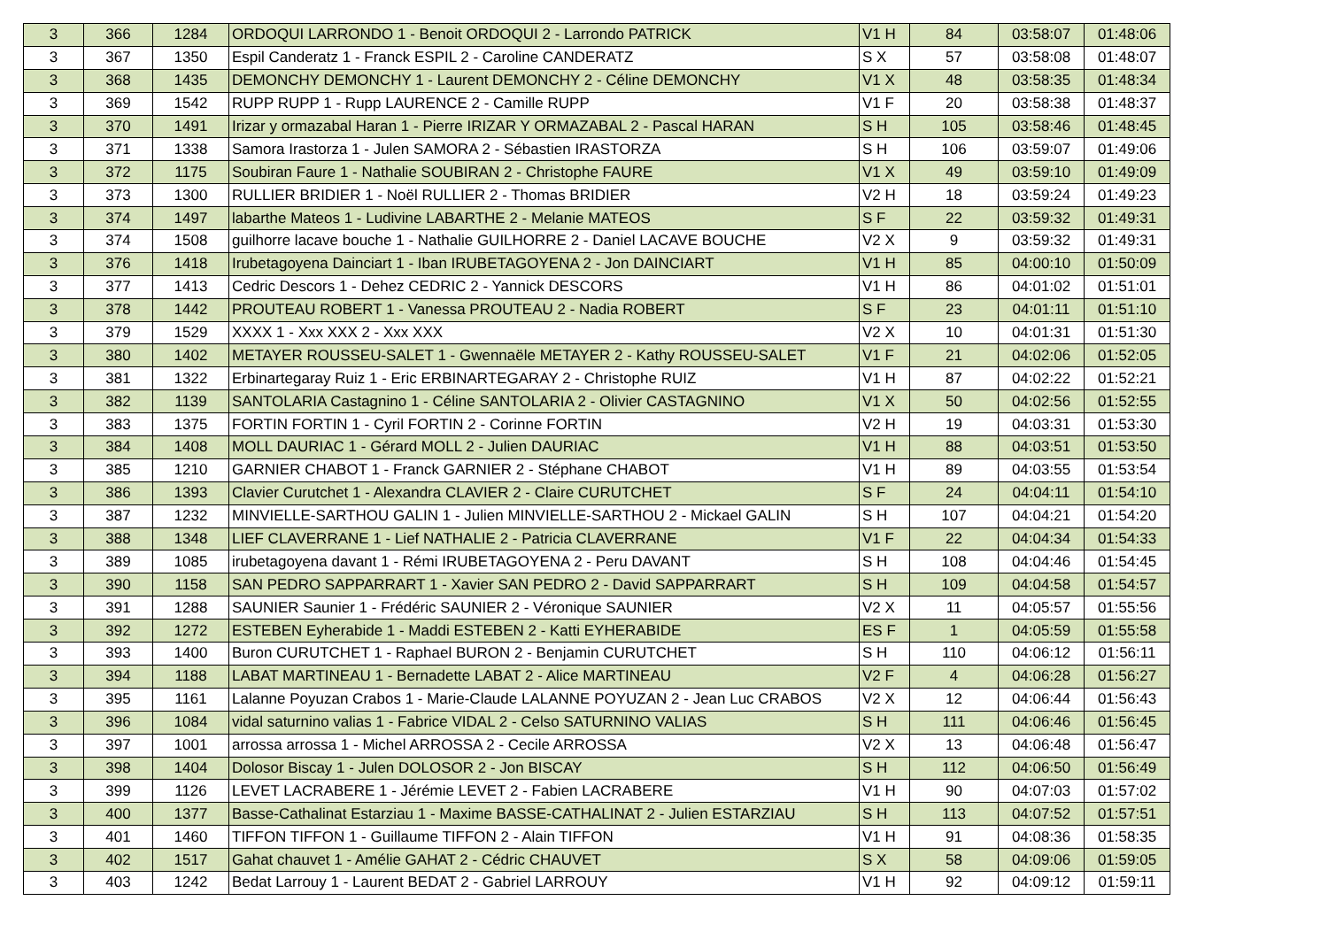| 3 | 366 | 1284 | ORDOQUI LARRONDO 1 - Benoit ORDOQUI 2 - Larrondo PATRICK | V1 H | 84 | 03:58:07 | 01:48:06 |
| 3 | 367 | 1350 | Espil Canderatz 1 - Franck ESPIL 2 - Caroline CANDERATZ | S X | 57 | 03:58:08 | 01:48:07 |
| 3 | 368 | 1435 | DEMONCHY DEMONCHY 1 - Laurent DEMONCHY 2 - Céline DEMONCHY | V1 X | 48 | 03:58:35 | 01:48:34 |
| 3 | 369 | 1542 | RUPP RUPP 1 - Rupp LAURENCE 2 - Camille RUPP | V1 F | 20 | 03:58:38 | 01:48:37 |
| 3 | 370 | 1491 | Irizar y ormazabal Haran 1 - Pierre IRIZAR Y ORMAZABAL 2 - Pascal HARAN | S H | 105 | 03:58:46 | 01:48:45 |
| 3 | 371 | 1338 | Samora Irastorza 1 - Julen SAMORA 2 - Sébastien IRASTORZA | S H | 106 | 03:59:07 | 01:49:06 |
| 3 | 372 | 1175 | Soubiran Faure 1 - Nathalie SOUBIRAN 2 - Christophe FAURE | V1 X | 49 | 03:59:10 | 01:49:09 |
| 3 | 373 | 1300 | RULLIER BRIDIER 1 - Noël RULLIER 2 - Thomas BRIDIER | V2 H | 18 | 03:59:24 | 01:49:23 |
| 3 | 374 | 1497 | labarthe Mateos 1 - Ludivine LABARTHE 2 - Melanie MATEOS | S F | 22 | 03:59:32 | 01:49:31 |
| 3 | 374 | 1508 | guilhorre lacave bouche 1 - Nathalie GUILHORRE 2 - Daniel LACAVE BOUCHE | V2 X | 9 | 03:59:32 | 01:49:31 |
| 3 | 376 | 1418 | Irubetagoyena Dainciart 1 - Iban IRUBETAGOYENA 2 - Jon DAINCIART | V1 H | 85 | 04:00:10 | 01:50:09 |
| 3 | 377 | 1413 | Cedric Descors 1 - Dehez CEDRIC 2 - Yannick DESCORS | V1 H | 86 | 04:01:02 | 01:51:01 |
| 3 | 378 | 1442 | PROUTEAU ROBERT 1 - Vanessa PROUTEAU 2 - Nadia ROBERT | S F | 23 | 04:01:11 | 01:51:10 |
| 3 | 379 | 1529 | XXXX 1 - Xxx XXX 2 - Xxx XXX | V2 X | 10 | 04:01:31 | 01:51:30 |
| 3 | 380 | 1402 | METAYER ROUSSEU-SALET 1 - Gwennaële METAYER 2 - Kathy ROUSSEU-SALET | V1 F | 21 | 04:02:06 | 01:52:05 |
| 3 | 381 | 1322 | Erbinartegaray Ruiz 1 - Eric ERBINARTEGARAY 2 - Christophe RUIZ | V1 H | 87 | 04:02:22 | 01:52:21 |
| 3 | 382 | 1139 | SANTOLARIA Castagnino 1 - Céline SANTOLARIA 2 - Olivier CASTAGNINO | V1 X | 50 | 04:02:56 | 01:52:55 |
| 3 | 383 | 1375 | FORTIN FORTIN 1 - Cyril FORTIN 2 - Corinne FORTIN | V2 H | 19 | 04:03:31 | 01:53:30 |
| 3 | 384 | 1408 | MOLL DAURIAC 1 - Gérard MOLL 2 - Julien DAURIAC | V1 H | 88 | 04:03:51 | 01:53:50 |
| 3 | 385 | 1210 | GARNIER CHABOT 1 - Franck GARNIER 2 - Stéphane CHABOT | V1 H | 89 | 04:03:55 | 01:53:54 |
| 3 | 386 | 1393 | Clavier Curutchet 1 - Alexandra CLAVIER 2 - Claire CURUTCHET | S F | 24 | 04:04:11 | 01:54:10 |
| 3 | 387 | 1232 | MINVIELLE-SARTHOU GALIN 1 - Julien MINVIELLE-SARTHOU 2 - Mickael GALIN | S H | 107 | 04:04:21 | 01:54:20 |
| 3 | 388 | 1348 | LIEF CLAVERRANE 1 - Lief NATHALIE 2 - Patricia CLAVERRANE | V1 F | 22 | 04:04:34 | 01:54:33 |
| 3 | 389 | 1085 | irubetagoyena davant 1 - Rémi IRUBETAGOYENA 2 - Peru DAVANT | S H | 108 | 04:04:46 | 01:54:45 |
| 3 | 390 | 1158 | SAN PEDRO SAPPARRART 1 - Xavier SAN PEDRO 2 - David SAPPARRART | S H | 109 | 04:04:58 | 01:54:57 |
| 3 | 391 | 1288 | SAUNIER Saunier 1 - Frédéric SAUNIER 2 - Véronique SAUNIER | V2 X | 11 | 04:05:57 | 01:55:56 |
| 3 | 392 | 1272 | ESTEBEN Eyherabide 1 - Maddi ESTEBEN 2 - Katti EYHERABIDE | ES F | 1 | 04:05:59 | 01:55:58 |
| 3 | 393 | 1400 | Buron CURUTCHET 1 - Raphael BURON 2 - Benjamin CURUTCHET | S H | 110 | 04:06:12 | 01:56:11 |
| 3 | 394 | 1188 | LABAT MARTINEAU 1 - Bernadette LABAT 2 - Alice MARTINEAU | V2 F | 4 | 04:06:28 | 01:56:27 |
| 3 | 395 | 1161 | Lalanne Poyuzan Crabos 1 - Marie-Claude LALANNE POYUZAN 2 - Jean Luc CRABOS | V2 X | 12 | 04:06:44 | 01:56:43 |
| 3 | 396 | 1084 | vidal saturnino valias 1 - Fabrice VIDAL 2 - Celso SATURNINO VALIAS | S H | 111 | 04:06:46 | 01:56:45 |
| 3 | 397 | 1001 | arrossa arrossa 1 - Michel ARROSSA 2 - Cecile ARROSSA | V2 X | 13 | 04:06:48 | 01:56:47 |
| 3 | 398 | 1404 | Dolosor Biscay 1 - Julen DOLOSOR 2 - Jon BISCAY | S H | 112 | 04:06:50 | 01:56:49 |
| 3 | 399 | 1126 | LEVET LACRABERE 1 - Jérémie LEVET 2 - Fabien LACRABERE | V1 H | 90 | 04:07:03 | 01:57:02 |
| 3 | 400 | 1377 | Basse-Cathalinat Estarziau 1 - Maxime BASSE-CATHALINAT 2 - Julien ESTARZIAU | S H | 113 | 04:07:52 | 01:57:51 |
| 3 | 401 | 1460 | TIFFON TIFFON 1 - Guillaume TIFFON 2 - Alain TIFFON | V1 H | 91 | 04:08:36 | 01:58:35 |
| 3 | 402 | 1517 | Gahat chauvet 1 - Amélie GAHAT 2 - Cédric CHAUVET | S X | 58 | 04:09:06 | 01:59:05 |
| 3 | 403 | 1242 | Bedat Larrouy 1 - Laurent BEDAT 2 - Gabriel LARROUY | V1 H | 92 | 04:09:12 | 01:59:11 |